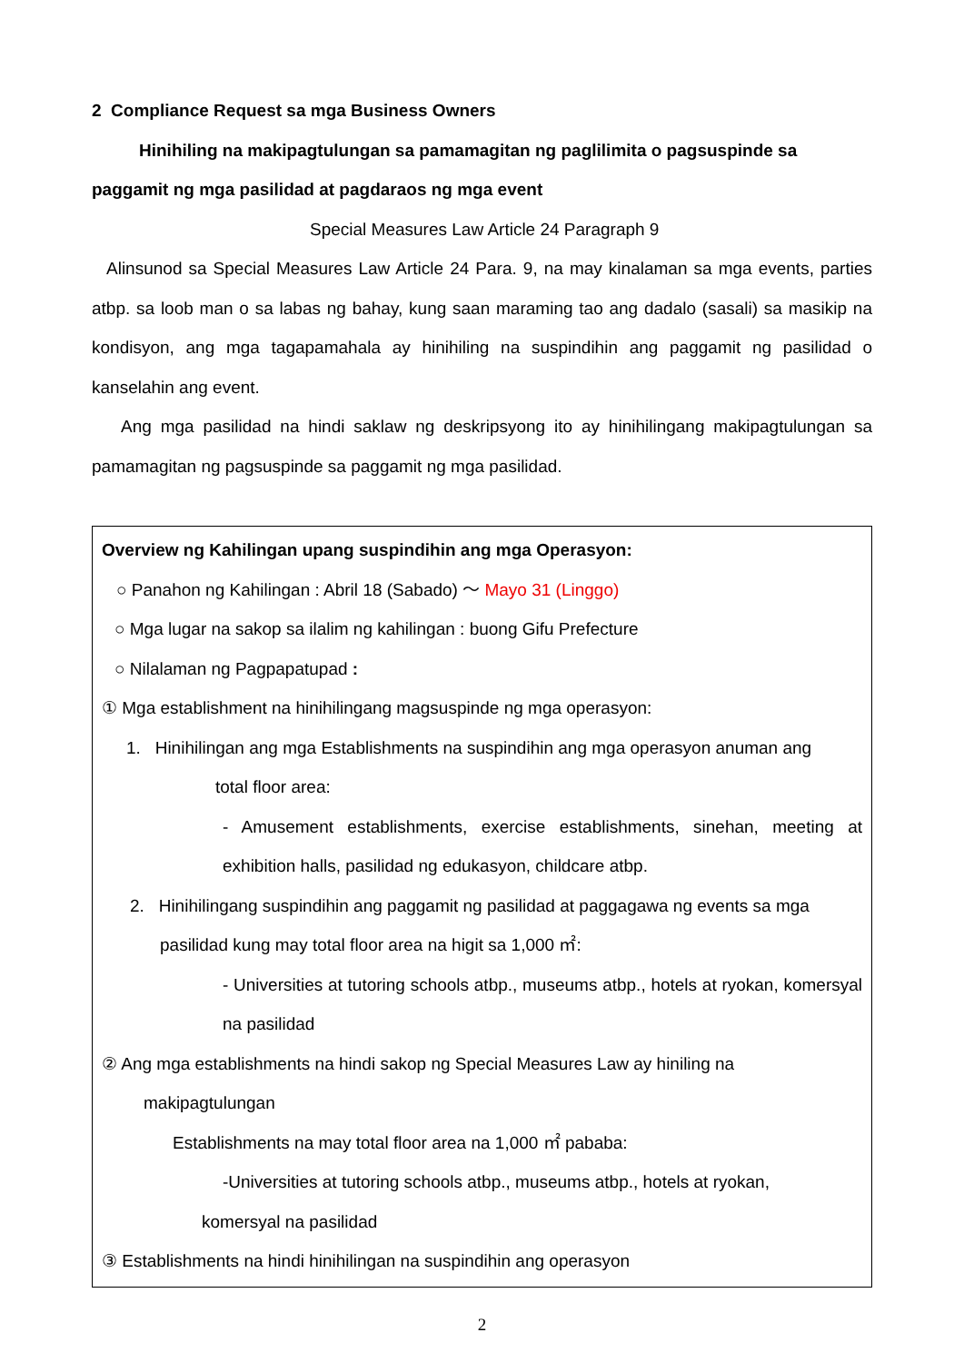2 Compliance Request sa mga Business Owners
Hinihiling na makipagtulungan sa pamamagitan ng paglilimita o pagsuspinde sa paggamit ng mga pasilidad at pagdaraos ng mga event
Special Measures Law Article 24 Paragraph 9
Alinsunod sa Special Measures Law Article 24 Para. 9, na may kinalaman sa mga events, parties atbp. sa loob man o sa labas ng bahay, kung saan maraming tao ang dadalo (sasali) sa masikip na kondisyon, ang mga tagapamahala ay hinihiling na suspindihin ang paggamit ng pasilidad o kanselahin ang event.
Ang mga pasilidad na hindi saklaw ng deskripsyong ito ay hinihilingang makipagtulungan sa pamamagitan ng pagsuspinde sa paggamit ng mga pasilidad.
Overview ng Kahilingan upang suspindihin ang mga Operasyon:
○ Panahon ng Kahilingan : Abril 18 (Sabado) ～ Mayo 31 (Linggo)
○ Mga lugar na sakop sa ilalim ng kahilingan : buong Gifu Prefecture
○ Nilalaman ng Pagpapatupad :
① Mga establishment na hinihilingang magsuspinde ng mga operasyon:
1. Hinihilingan ang mga Establishments na suspindihin ang mga operasyon anuman ang
total floor area:
- Amusement establishments, exercise establishments, sinehan, meeting at exhibition halls, pasilidad ng edukasyon, childcare atbp.
2. Hinihilingang suspindihin ang paggamit ng pasilidad at paggagawa ng events sa mga
pasilidad kung may total floor area na higit sa 1,000 ㎡:
- Universities at tutoring schools atbp., museums atbp., hotels at ryokan, komersyal na pasilidad
② Ang mga establishments na hindi sakop ng Special Measures Law ay hiniling na
makipagtulungan
Establishments na may total floor area na 1,000 ㎡ pababa:
-Universities at tutoring schools atbp., museums atbp., hotels at ryokan,
komersyal na pasilidad
③ Establishments na hindi hinihilingan na suspindihin ang operasyon
2